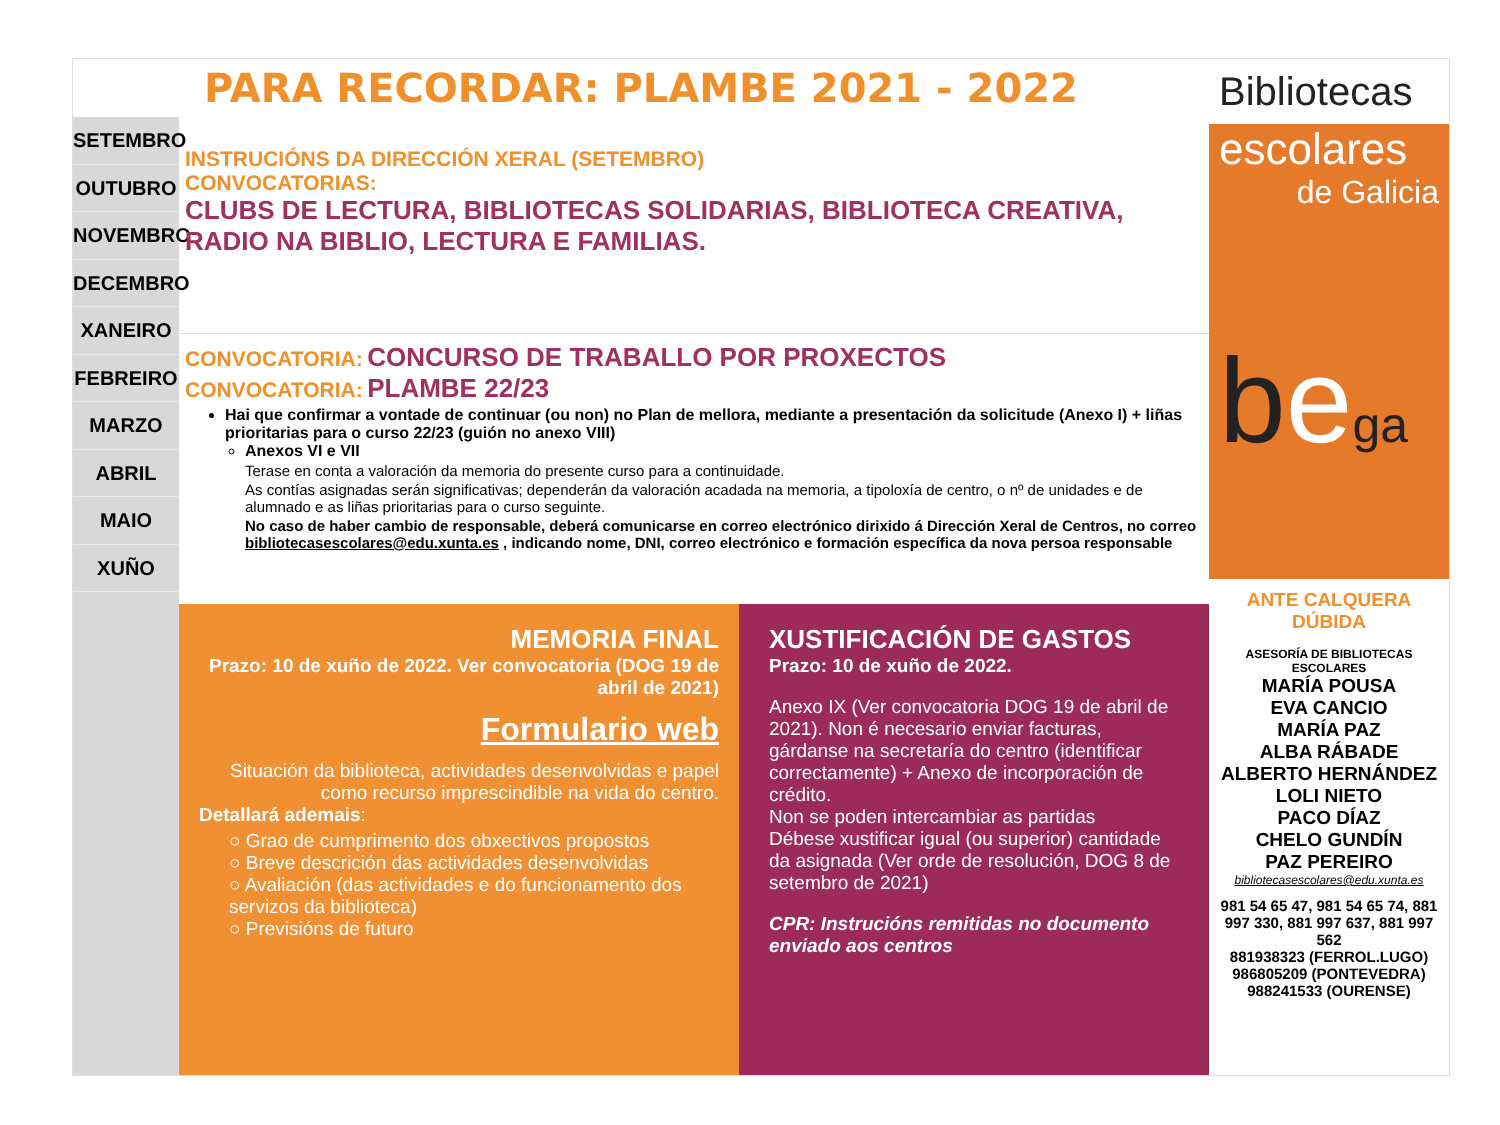PARA RECORDAR: PLAMBE 2021 - 2022
SETEMBRO
OUTUBRO
NOVEMBRO
DECEMBRO
XANEIRO
FEBREIRO
MARZO
ABRIL
MAIO
XUÑO
INSTRUCIÓNS DA DIRECCIÓN XERAL (SETEMBRO)
CONVOCATORIAS:
CLUBS DE LECTURA, BIBLIOTECAS SOLIDARIAS, BIBLIOTECA CREATIVA, RADIO NA BIBLIO, LECTURA E FAMILIAS.
CONVOCATORIA: CONCURSO DE TRABALLO POR PROXECTOS
CONVOCATORIA: PLAMBE 22/23
Hai que confirmar a vontade de continuar (ou non) no Plan de mellora, mediante a presentación da solicitude (Anexo I) + liñas prioritarias para o curso 22/23 (guión no anexo VIII)
Anexos VI e VII
Terase en conta a valoración da memoria do presente curso para a continuidade.
As contías asignadas serán significativas; dependerán da valoración acadada na memoria, a tipoloxía de centro, o nº de unidades e de alumnado e as liñas prioritarias para o curso seguinte.
No caso de haber cambio de responsable, deberá comunicarse en correo electrónico dirixido á Dirección Xeral de Centros, no correo bibliotecasescolares@edu.xunta.es , indicando nome, DNI, correo electrónico e formación específica da nova persoa responsable
MEMORIA FINAL
Prazo: 10 de xuño de 2022. Ver convocatoria (DOG 19 de abril de 2021)
Formulario web
Situación da biblioteca, actividades desenvolvidas e papel como recurso imprescindible na vida do centro.
Detallará ademais:
○ Grao de cumprimento dos obxectivos propostos
○ Breve descrición das actividades desenvolvidas
○ Avaliación (das actividades e do funcionamento dos servizos da biblioteca)
○ Previsións de futuro
XUSTIFICACIÓN DE GASTOS
Prazo: 10 de xuño de 2022.
Anexo IX (Ver convocatoria DOG 19 de abril de 2021). Non é necesario enviar facturas, gárdanse na secretaría do centro (identificar correctamente) + Anexo de incorporación de crédito.
Non se poden intercambiar as partidas
Débese xustificar igual (ou superior) cantidade da asignada (Ver orde de resolución, DOG 8 de setembro de 2021)
CPR: Instrucións remitidas no documento enviado aos centros
Bibliotecas
escolares
de Galicia
bega
ANTE CALQUERA DÚBIDA
ASESORÍA DE BIBLIOTECAS ESCOLARES
MARÍA POUSA
EVA CANCIO
MARÍA PAZ
ALBA RÁBADE
ALBERTO HERNÁNDEZ
LOLI NIETO
PACO DÍAZ
CHELO GUNDÍN
PAZ PEREIRO
bibliotecasescolares@edu.xunta.es
981 54 65 47, 981 54 65 74, 881 997 330, 881 997 637, 881 997 562
881938323 (FERROL.LUGO)
986805209 (PONTEVEDRA)
988241533 (OURENSE)